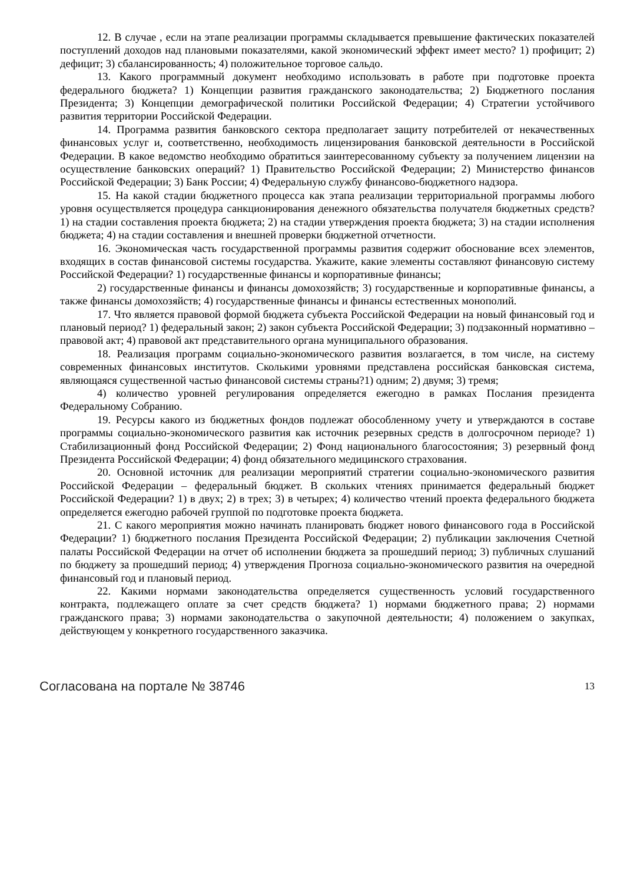12. В случае , если на этапе реализации программы складывается превышение фактических показателей поступлений доходов над плановыми показателями, какой экономический эффект имеет место? 1) профицит; 2) дефицит; 3) сбалансированность; 4) положительное торговое сальдо.
13. Какого программный документ необходимо использовать в работе при подготовке проекта федерального бюджета? 1) Концепции развития гражданского законодательства; 2) Бюджетного послания Президента; 3) Концепции демографической политики Российской Федерации; 4) Стратегии устойчивого развития территории Российской Федерации.
14. Программа развития банковского сектора предполагает защиту потребителей от некачественных финансовых услуг и, соответственно, необходимость лицензирования банковской деятельности в Российской Федерации. В какое ведомство необходимо обратиться заинтересованному субъекту за получением лицензии на осуществление банковских операций? 1) Правительство Российской Федерации; 2) Министерство финансов Российской Федерации; 3) Банк России; 4) Федеральную службу финансово-бюджетного надзора.
15. На какой стадии бюджетного процесса как этапа реализации территориальной программы любого уровня осуществляется процедура санкционирования денежного обязательства получателя бюджетных средств?1) на стадии составления проекта бюджета; 2) на стадии утверждения проекта бюджета; 3) на стадии исполнения бюджета; 4) на стадии составления и внешней проверки бюджетной отчетности.
16. Экономическая часть государственной программы развития содержит обоснование всех элементов, входящих в состав финансовой системы государства. Укажите, какие элементы составляют финансовую систему Российской Федерации? 1) государственные финансы и корпоративные финансы;
2) государственные финансы и финансы домохозяйств; 3) государственные и корпоративные финансы, а также финансы домохозяйств; 4) государственные финансы и финансы естественных монополий.
17. Что является правовой формой бюджета субъекта Российской Федерации на новый финансовый год и плановый период? 1) федеральный закон; 2) закон субъекта Российской Федерации; 3) подзаконный нормативно – правовой акт; 4) правовой акт представительного органа муниципального образования.
18. Реализация программ социально-экономического развития возлагается, в том числе, на систему современных финансовых институтов. Сколькими уровнями представлена российская банковская система, являющаяся существенной частью финансовой системы страны?1) одним; 2) двумя; 3) тремя;
4) количество уровней регулирования определяется ежегодно в рамках Послания президента Федеральному Собранию.
19. Ресурсы какого из бюджетных фондов подлежат обособленному учету и утверждаются в составе программы социально-экономического развития как источник резервных средств в долгосрочном периоде? 1) Стабилизационный фонд Российской Федерации; 2) Фонд национального благосостояния; 3) резервный фонд Президента Российской Федерации; 4) фонд обязательного медицинского страхования.
20. Основной источник для реализации мероприятий стратегии социально-экономического развития Российской Федерации – федеральный бюджет. В скольких чтениях принимается федеральный бюджет Российской Федерации? 1) в двух; 2) в трех; 3) в четырех; 4) количество чтений проекта федерального бюджета определяется ежегодно рабочей группой по подготовке проекта бюджета.
21. С какого мероприятия можно начинать планировать бюджет нового финансового года в Российской Федерации? 1) бюджетного послания Президента Российской Федерации; 2) публикации заключения Счетной палаты Российской Федерации на отчет об исполнении бюджета за прошедший период; 3) публичных слушаний по бюджету за прошедший период; 4) утверждения Прогноза социально-экономического развития на очередной финансовый год и плановый период.
22. Какими нормами законодательства определяется существенность условий государственного контракта, подлежащего оплате за счет средств бюджета? 1) нормами бюджетного права; 2) нормами гражданского права; 3) нормами законодательства о закупочной деятельности; 4) положением о закупках, действующем у конкретного государственного заказчика.
Согласована на портале № 38746 13